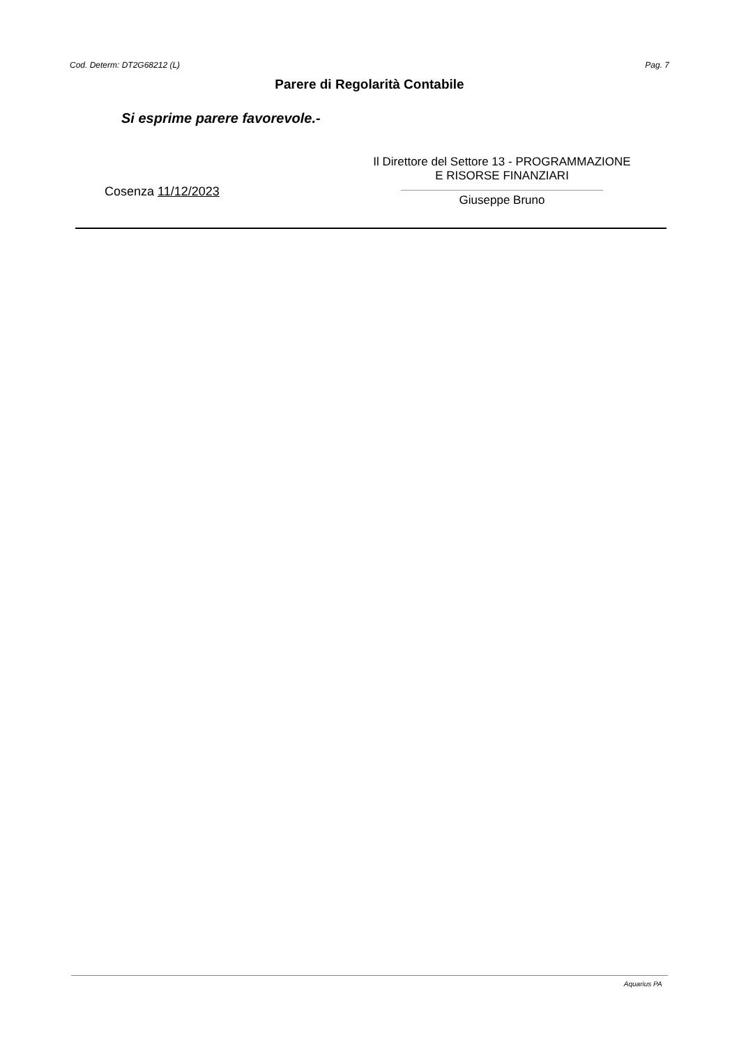Cod. Determ: DT2G68212 (L) Pag. 7
Parere di Regolarità Contabile
Si esprime parere favorevole.-
Cosenza 11/12/2023
Il Direttore del Settore 13 - PROGRAMMAZIONE
E RISORSE FINANZIARI
Giuseppe Bruno
Aquarius PA